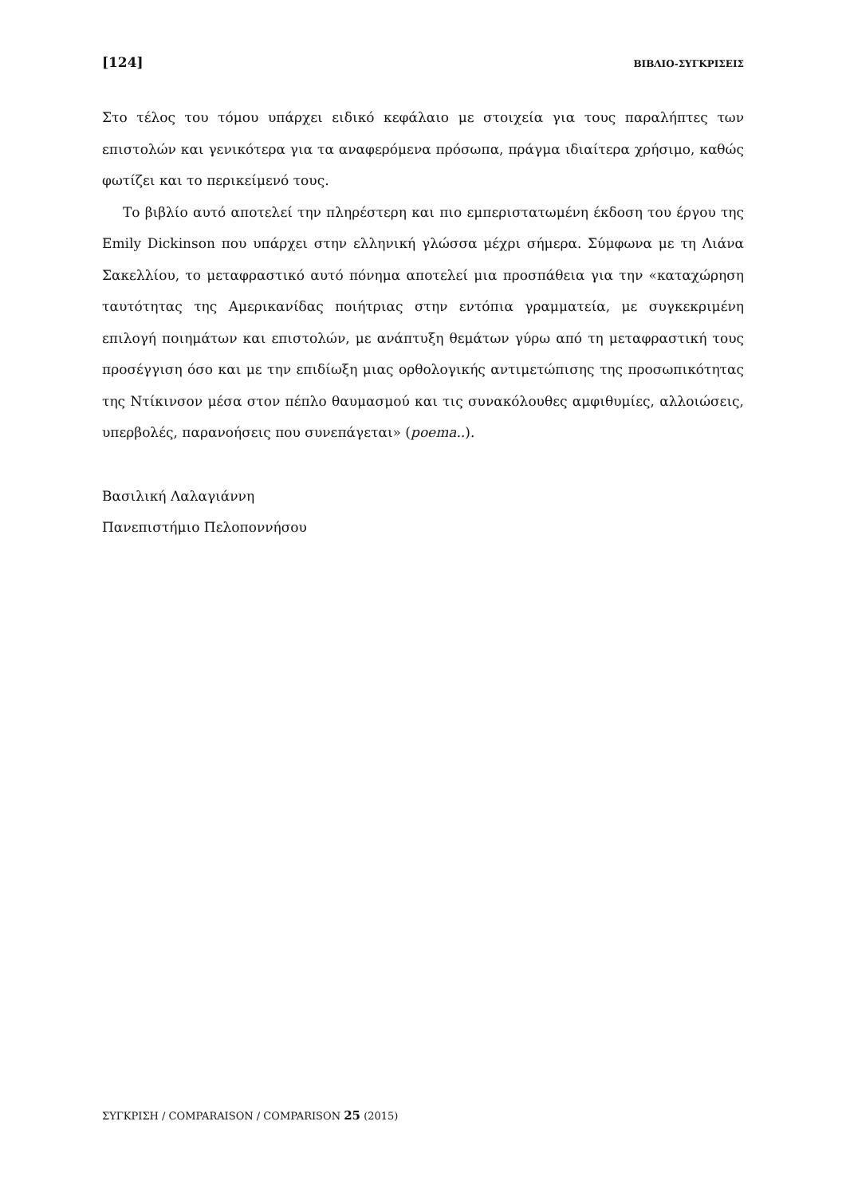[124] ΒΙΒΛΙΟ-ΣΥΓΚΡΙΣΕΙΣ
Στο τέλος του τόμου υπάρχει ειδικό κεφάλαιο με στοιχεία για τους παραλήπτες των επιστολών και γενικότερα για τα αναφερόμενα πρόσωπα, πράγμα ιδιαίτερα χρήσιμο, καθώς φωτίζει και το περικείμενό τους.
Το βιβλίο αυτό αποτελεί την πληρέστερη και πιο εμπεριστατωμένη έκδοση του έργου της Emily Dickinson που υπάρχει στην ελληνική γλώσσα μέχρι σήμερα. Σύμφωνα με τη Λιάνα Σακελλίου, το μεταφραστικό αυτό πόνημα αποτελεί μια προσπάθεια για την «καταχώρηση ταυτότητας της Αμερικανίδας ποιήτριας στην εντόπια γραμματεία, με συγκεκριμένη επιλογή ποιημάτων και επιστολών, με ανάπτυξη θεμάτων γύρω από τη μεταφραστική τους προσέγγιση όσο και με την επιδίωξη μιας ορθολογικής αντιμετώπισης της προσωπικότητας της Ντίκινσον μέσα στον πέπλο θαυμασμού και τις συνακόλουθες αμφιθυμίες, αλλοιώσεις, υπερβολές, παρανοήσεις που συνεπάγεται» (poema..).
Βασιλική Λαλαγιάννη
Πανεπιστήμιο Πελοποννήσου
ΣΥΓΚΡΙΣΗ / COMPARAISON / COMPARISON 25 (2015)